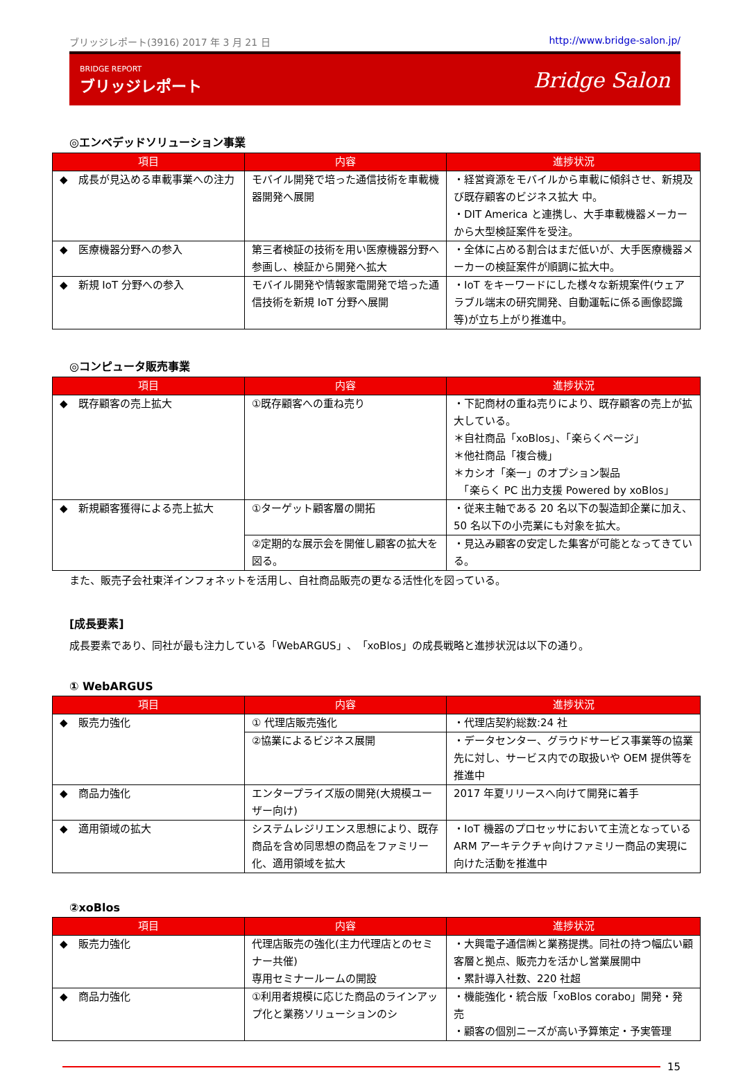ブリッジレポート(3916) 2017 年 3 月 21 日 http://www.bridge-salon.jp/
BRIDGE REPORT
ブリッジレポート
Bridge Salon
◎エンベデッドソリューション事業
| 項目 | 内容 | 進捗状況 |
| --- | --- | --- |
| ◆ 成長が見込める車載事業への注力 | モバイル開発で培った通信技術を車載機器開発へ展開 | ・経営資源をモバイルから車載に傾斜させ、新規及び既存顧客のビジネス拡大 中。 ・DIT America と連携し、大手車載機器メーカーから大型検証案件を受注。 |
| ◆ 医療機器分野への参入 | 第三者検証の技術を用い医療機器分野へ参画し、検証から開発へ拡大 | ・全体に占める割合はまだ低いが、大手医療機器メーカーの検証案件が順調に拡大中。 |
| ◆ 新規 IoT 分野への参入 | モバイル開発や情報家電開発で培った通信技術を新規 IoT 分野へ展開 | ・IoT をキーワードにした様々な新規案件(ウェアラブル端末の研究開発、自動運転に係る画像認識等)が立ち上がり推進中。 |
◎コンピュータ販売事業
| 項目 | 内容 | 進捗状況 |
| --- | --- | --- |
| ◆ 既存顧客の売上拡大 | ①既存顧客への重ね売り | ・下記商材の重ね売りにより、既存顧客の売上が拡大している。 ＊自社商品「xoBlos」、「楽らくページ」 ＊他社商品「複合機」 ＊カシオ「楽一」のオプション製品 「楽らく PC 出力支援 Powered by xoBlos」 |
| ◆ 新規顧客獲得による売上拡大 | ①ターゲット顧客層の開拓 | ・従来主軸である 20 名以下の製造卸企業に加え、50 名以下の小売業にも対象を拡大。 |
| | ②定期的な展示会を開催し顧客の拡大を図る。 | ・見込み顧客の安定した集客が可能となってきている。 |
また、販売子会社東洋インフォネットを活用し、自社商品販売の更なる活性化を図っている。
[成長要素]
成長要素であり、同社が最も注力している「WebARGUS」、「xoBlos」の成長戦略と進捗状況は以下の通り。
① WebARGUS
| 項目 | 内容 | 進捗状況 |
| --- | --- | --- |
| ◆ 販売力強化 | ① 代理店販売強化 | ・代理店契約総数:24 社 |
| | ②協業によるビジネス展開 | ・データセンター、グラウドサービス事業等の協業先に対し、サービス内での取扱いや OEM 提供等を推進中 |
| ◆ 商品力強化 | エンタープライズ版の開発(大規模ユーザー向け) | 2017 年夏リリースへ向けて開発に着手 |
| ◆ 適用領域の拡大 | システムレジリエンス思想により、既存商品を含め同思想の商品をファミリー化、適用領域を拡大 | ・IoT 機器のプロセッサにおいて主流となっている ARM アーキテクチャ向けファミリー商品の実現に向けた活動を推進中 |
②xoBlos
| 項目 | 内容 | 進捗状況 |
| --- | --- | --- |
| ◆ 販売力強化 | 代理店販売の強化(主力代理店とのセミナー共催) 専用セミナールームの開設 | ・大興電子通信㈱と業務提携。同社の持つ幅広い顧客層と拠点、販売力を活かし営業展開中 ・累計導入社数、220 社超 |
| ◆ 商品力強化 | ①利用者規模に応じた商品のラインアップ化と業務ソリューションのシ | ・機能強化・統合版「xoBlos corabo」開発・発売 ・顧客の個別ニーズが高い予算策定・予実管理 |
15